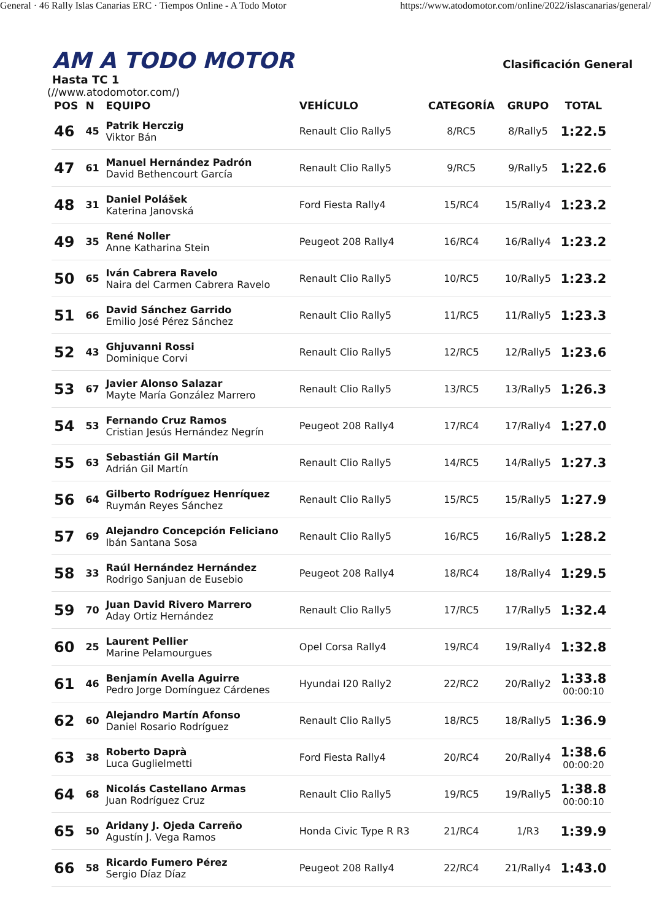General · 46 Rally Islas Canarias ERC · Tiempos Online - A Todo Motor https://www.atodomotor.com/online/2022/islascanarias/general/
AM A TODO MOTOR Clasificación General Hasta TC 1
(//www.atodomotor.com/)
| POS | N | EQUIPO | VEHÍCULO | CATEGORÍA | GRUPO | TOTAL |
| --- | --- | --- | --- | --- | --- | --- |
| 46 | 45 | Patrik Herczig Viktor Bán | Renault Clio Rally5 | 8/RC5 | 8/Rally5 | 1:22.5 |
| 47 | 61 | Manuel Hernández Padrón David Bethencourt García | Renault Clio Rally5 | 9/RC5 | 9/Rally5 | 1:22.6 |
| 48 | 31 | Daniel Polášek Katerina Janovská | Ford Fiesta Rally4 | 15/RC4 | 15/Rally4 | 1:23.2 |
| 49 | 35 | René Noller Anne Katharina Stein | Peugeot 208 Rally4 | 16/RC4 | 16/Rally4 | 1:23.2 |
| 50 | 65 | Iván Cabrera Ravelo Naira del Carmen Cabrera Ravelo | Renault Clio Rally5 | 10/RC5 | 10/Rally5 | 1:23.2 |
| 51 | 66 | David Sánchez Garrido Emilio José Pérez Sánchez | Renault Clio Rally5 | 11/RC5 | 11/Rally5 | 1:23.3 |
| 52 | 43 | Ghjuvanni Rossi Dominique Corvi | Renault Clio Rally5 | 12/RC5 | 12/Rally5 | 1:23.6 |
| 53 | 67 | Javier Alonso Salazar Mayte María González Marrero | Renault Clio Rally5 | 13/RC5 | 13/Rally5 | 1:26.3 |
| 54 | 53 | Fernando Cruz Ramos Cristian Jesús Hernández Negrín | Peugeot 208 Rally4 | 17/RC4 | 17/Rally4 | 1:27.0 |
| 55 | 63 | Sebastián Gil Martín Adrián Gil Martín | Renault Clio Rally5 | 14/RC5 | 14/Rally5 | 1:27.3 |
| 56 | 64 | Gilberto Rodríguez Henríquez Ruymán Reyes Sánchez | Renault Clio Rally5 | 15/RC5 | 15/Rally5 | 1:27.9 |
| 57 | 69 | Alejandro Concepción Feliciano Ibán Santana Sosa | Renault Clio Rally5 | 16/RC5 | 16/Rally5 | 1:28.2 |
| 58 | 33 | Raúl Hernández Hernández Rodrigo Sanjuan de Eusebio | Peugeot 208 Rally4 | 18/RC4 | 18/Rally4 | 1:29.5 |
| 59 | 70 | Juan David Rivero Marrero Aday Ortiz Hernández | Renault Clio Rally5 | 17/RC5 | 17/Rally5 | 1:32.4 |
| 60 | 25 | Laurent Pellier Marine Pelamourgues | Opel Corsa Rally4 | 19/RC4 | 19/Rally4 | 1:32.8 |
| 61 | 46 | Benjamín Avella Aguirre Pedro Jorge Domínguez Cárdenes | Hyundai I20 Rally2 | 22/RC2 | 20/Rally2 | 1:33.8 00:00:10 |
| 62 | 60 | Alejandro Martín Afonso Daniel Rosario Rodríguez | Renault Clio Rally5 | 18/RC5 | 18/Rally5 | 1:36.9 |
| 63 | 38 | Roberto Daprà Luca Guglielmetti | Ford Fiesta Rally4 | 20/RC4 | 20/Rally4 | 1:38.6 00:00:20 |
| 64 | 68 | Nicolás Castellano Armas Juan Rodríguez Cruz | Renault Clio Rally5 | 19/RC5 | 19/Rally5 | 1:38.8 00:00:10 |
| 65 | 50 | Aridany J. Ojeda Carreño Agustín J. Vega Ramos | Honda Civic Type R R3 | 21/RC4 | 1/R3 | 1:39.9 |
| 66 | 58 | Ricardo Fumero Pérez Sergio Díaz Díaz | Peugeot 208 Rally4 | 22/RC4 | 21/Rally4 | 1:43.0 |